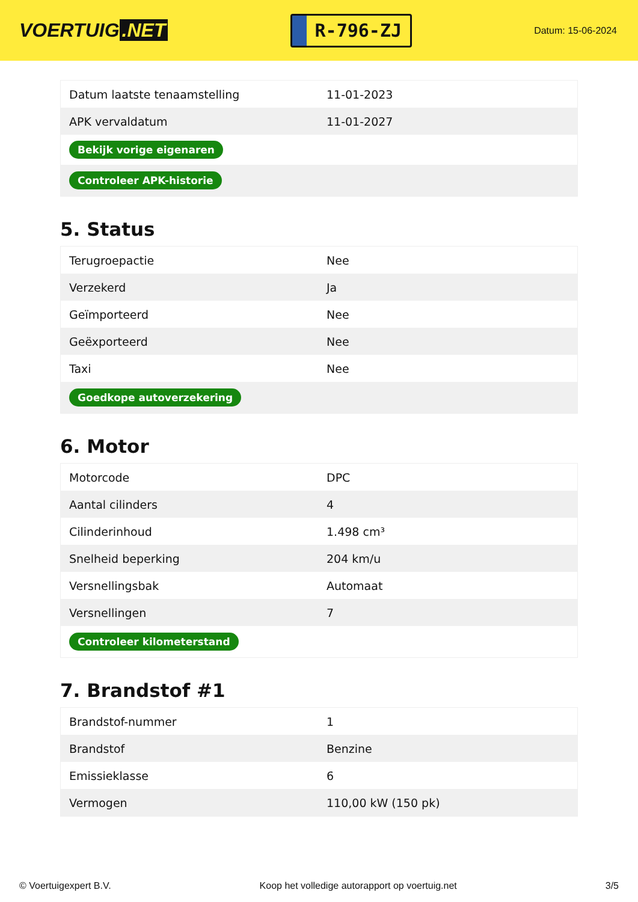VOERTUIG.NET
R-796-ZJ
Datum: 15-06-2024
| Datum laatste tenaamstelling | 11-01-2023 |
| APK vervaldatum | 11-01-2027 |
| Bekijk vorige eigenaren | |
| Controleer APK-historie | |
5. Status
| Terugroepactie | Nee |
| Verzekerd | Ja |
| Geïmporteerd | Nee |
| Geëxporteerd | Nee |
| Taxi | Nee |
| Goedkope autoverzekering | |
6. Motor
| Motorcode | DPC |
| Aantal cilinders | 4 |
| Cilinderinhoud | 1.498 cm³ |
| Snelheid beperking | 204 km/u |
| Versnellingsbak | Automaat |
| Versnellingen | 7 |
| Controleer kilometerstand | |
7. Brandstof #1
| Brandstof-nummer | 1 |
| Brandstof | Benzine |
| Emissieklasse | 6 |
| Vermogen | 110,00 kW (150 pk) |
© Voertuigexpert B.V. Koop het volledige autorapport op voertuig.net 3/5